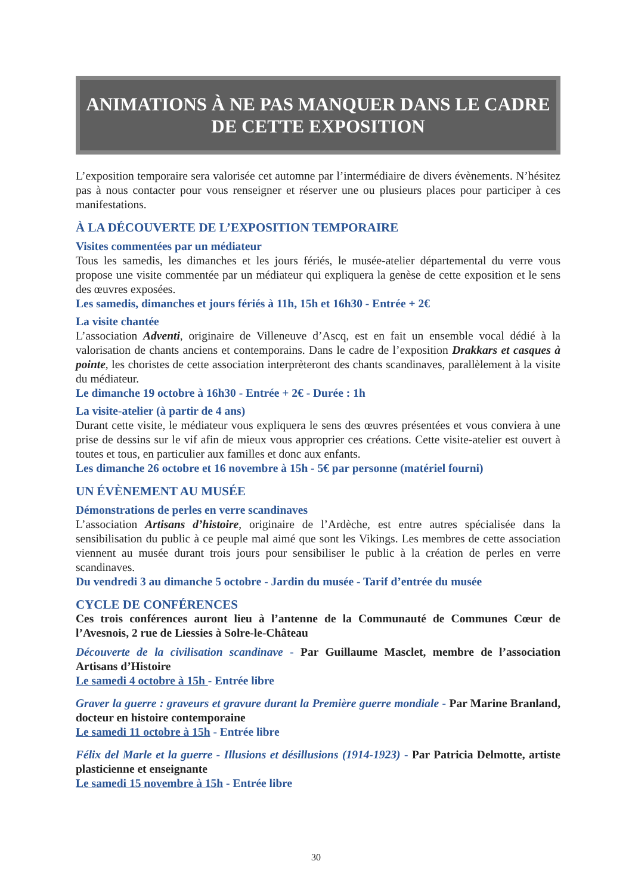ANIMATIONS À NE PAS MANQUER DANS LE CADRE DE CETTE EXPOSITION
L’exposition temporaire sera valorisée cet automne par l’intermédiaire de divers évènements. N’hésitez pas à nous contacter pour vous renseigner et réserver une ou plusieurs places pour participer à ces manifestations.
À LA DÉCOUVERTE DE L’EXPOSITION TEMPORAIRE
Visites commentées par un médiateur
Tous les samedis, les dimanches et les jours fériés, le musée-atelier départemental du verre vous propose une visite commentée par un médiateur qui expliquera la genèse de cette exposition et le sens des œuvres exposées.
Les samedis, dimanches et jours fériés à 11h, 15h et 16h30 - Entrée + 2€
La visite chantée
L’association Adventi, originaire de Villeneuve d’Ascq, est en fait un ensemble vocal dédié à la valorisation de chants anciens et contemporains. Dans le cadre de l’exposition Drakkars et casques à pointe, les choristes de cette association interprèteront des chants scandinaves, parallèlement à la visite du médiateur.
Le dimanche 19 octobre à 16h30 - Entrée + 2€ - Durée : 1h
La visite-atelier (à partir de 4 ans)
Durant cette visite, le médiateur vous expliquera le sens des œuvres présentées et vous conviera à une prise de dessins sur le vif afin de mieux vous approprier ces créations. Cette visite-atelier est ouvert à toutes et tous, en particulier aux familles et donc aux enfants.
Les dimanche 26 octobre et 16 novembre à 15h - 5€ par personne (matériel fourni)
UN ÉVÈNEMENT AU MUSÉE
Démonstrations de perles en verre scandinaves
L’association Artisans d’histoire, originaire de l’Ardèche, est entre autres spécialisée dans la sensibilisation du public à ce peuple mal aimé que sont les Vikings. Les membres de cette association viennent au musée durant trois jours pour sensibiliser le public à la création de perles en verre scandinaves.
Du vendredi 3 au dimanche 5 octobre - Jardin du musée - Tarif d’entrée du musée
CYCLE DE CONFÉRENCES
Ces trois conférences auront lieu à l’antenne de la Communauté de Communes Cœur de l’Avesnois, 2 rue de Liessies à Solre-le-Château
Découverte de la civilisation scandinave - Par Guillaume Masclet, membre de l’association Artisans d’Histoire
Le samedi 4 octobre à 15h - Entrée libre
Graver la guerre : graveurs et gravure durant la Première guerre mondiale - Par Marine Branland, docteur en histoire contemporaine
Le samedi 11 octobre à 15h - Entrée libre
Félix del Marle et la guerre - Illusions et désillusions (1914-1923) - Par Patricia Delmotte, artiste plasticienne et enseignante
Le samedi 15 novembre à 15h - Entrée libre
30